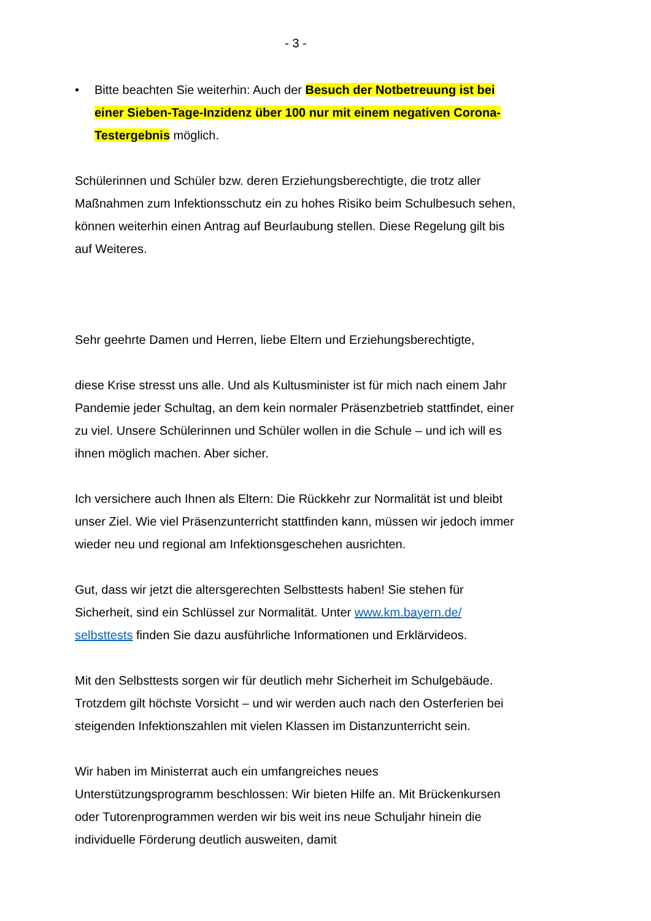- 3 -
• Bitte beachten Sie weiterhin: Auch der Besuch der Notbetreuung ist bei einer Sieben-Tage-Inzidenz über 100 nur mit einem negativen Corona-Testergebnis möglich.
Schülerinnen und Schüler bzw. deren Erziehungsberechtigte, die trotz aller Maßnahmen zum Infektionsschutz ein zu hohes Risiko beim Schulbesuch sehen, können weiterhin einen Antrag auf Beurlaubung stellen. Diese Regelung gilt bis auf Weiteres.
Sehr geehrte Damen und Herren, liebe Eltern und Erziehungsberechtigte,
diese Krise stresst uns alle. Und als Kultusminister ist für mich nach einem Jahr Pandemie jeder Schultag, an dem kein normaler Präsenzbetrieb stattfindet, einer zu viel. Unsere Schülerinnen und Schüler wollen in die Schule – und ich will es ihnen möglich machen. Aber sicher.
Ich versichere auch Ihnen als Eltern: Die Rückkehr zur Normalität ist und bleibt unser Ziel. Wie viel Präsenzunterricht stattfinden kann, müssen wir jedoch immer wieder neu und regional am Infektionsgeschehen ausrichten.
Gut, dass wir jetzt die altersgerechten Selbsttests haben! Sie stehen für Sicherheit, sind ein Schlüssel zur Normalität. Unter www.km.bayern.de/ selbsttests finden Sie dazu ausführliche Informationen und Erklärvideos.
Mit den Selbsttests sorgen wir für deutlich mehr Sicherheit im Schulgebäude. Trotzdem gilt höchste Vorsicht – und wir werden auch nach den Osterferien bei steigenden Infektionszahlen mit vielen Klassen im Distanzunterricht sein.
Wir haben im Ministerrat auch ein umfangreiches neues Unterstützungsprogramm beschlossen: Wir bieten Hilfe an. Mit Brückenkursen oder Tutorenprogrammen werden wir bis weit ins neue Schuljahr hinein die individuelle Förderung deutlich ausweiten, damit